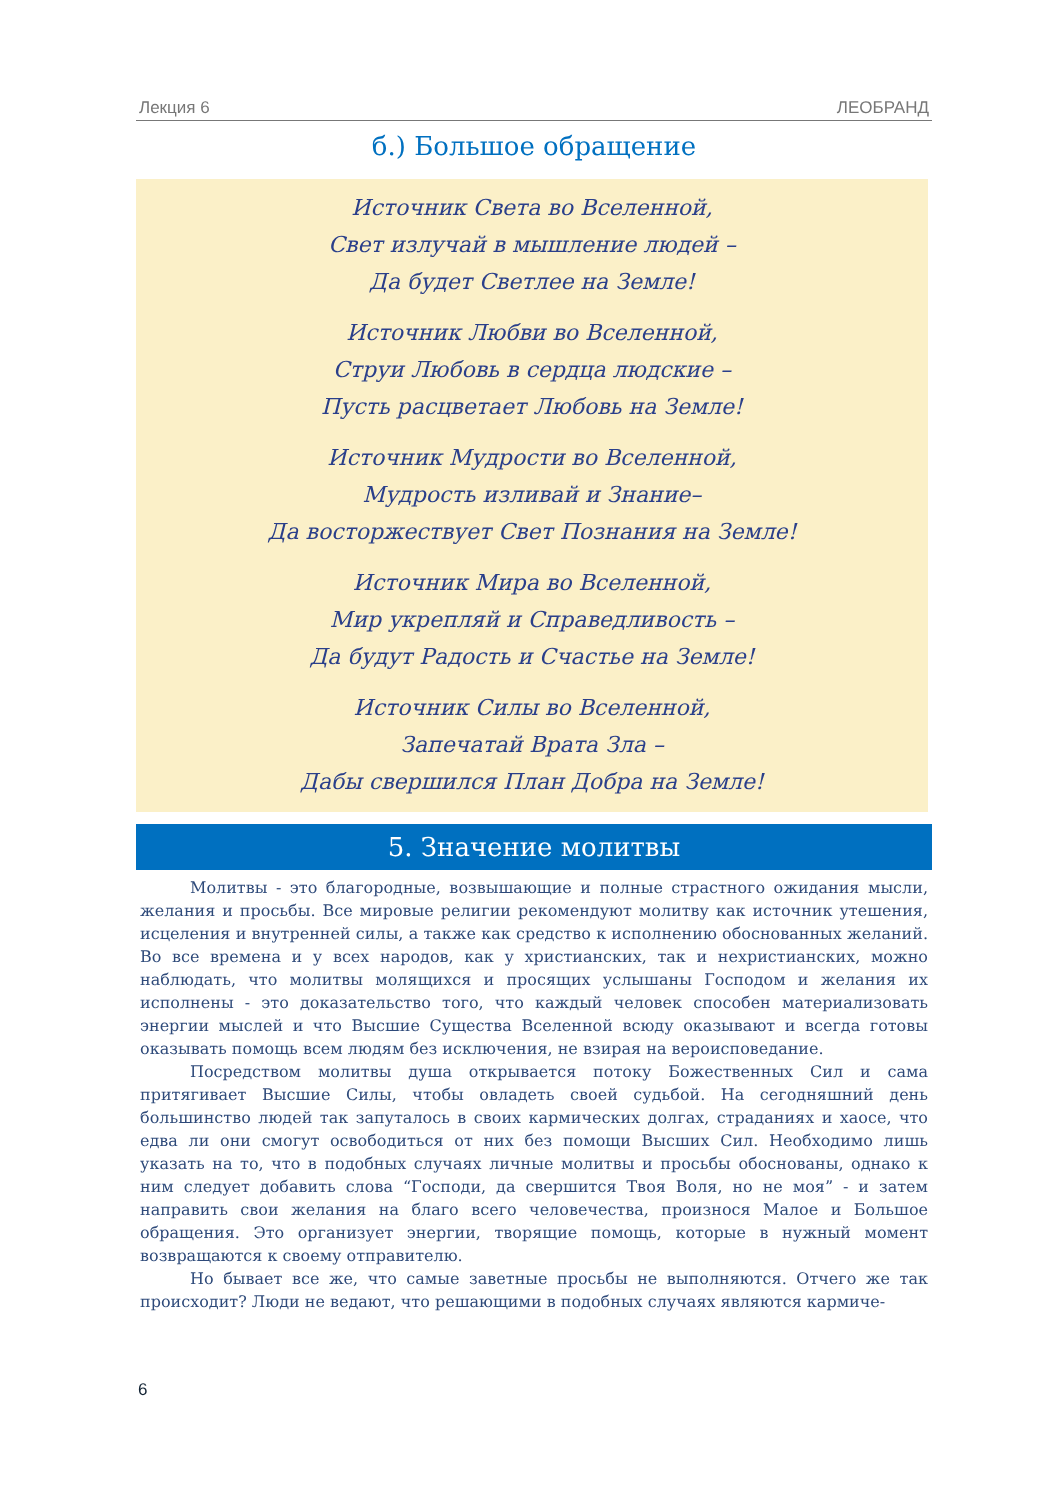Лекция 6 ЛЕОБРАНД
б.) Большое обращение
Источник Света во Вселенной,
Свет излучай в мышление людей –
Да будет Светлее на Земле!
Источник Любви во Вселенной,
Струи Любовь в сердца людские –
Пусть расцветает Любовь на Земле!
Источник Мудрости во Вселенной,
Мудрость изливай и Знание–
Да восторжествует Свет Познания на Земле!
Источник Мира во Вселенной,
Мир укрепляй и Справедливость –
Да будут Радость и Счастье на Земле!
Источник Силы во Вселенной,
Запечатай Врата Зла –
Дабы свершился План Добра на Земле!
5. Значение молитвы
Молитвы - это благородные, возвышающие и полные страстного ожидания мысли, желания и просьбы. Все мировые религии рекомендуют молитву как источник утешения, исцеления и внутренней силы, а также как средство к исполнению обоснованных желаний. Во все времена и у всех народов, как у христианских, так и нехристианских, можно наблюдать, что молитвы молящихся и просящих услышаны Господом и желания их исполнены - это доказательство того, что каждый человек способен материализовать энергии мыслей и что Высшие Существа Вселенной всюду оказывают и всегда готовы оказывать помощь всем людям без исключения, не взирая на вероисповедание.
Посредством молитвы душа открывается потоку Божественных Сил и сама притягивает Высшие Силы, чтобы овладеть своей судьбой. На сегодняшний день большинство людей так запуталось в своих кармических долгах, страданиях и хаосе, что едва ли они смогут освободиться от них без помощи Высших Сил. Необходимо лишь указать на то, что в подобных случаях личные молитвы и просьбы обоснованы, однако к ним следует добавить слова “Господи, да свершится Твоя Воля, но не моя” - и затем направить свои желания на благо всего человечества, произнося Малое и Большое обращения. Это организует энергии, творящие помощь, которые в нужный момент возвращаются к своему отправителю.
Но бывает все же, что самые заветные просьбы не выполняются. Отчего же так происходит? Люди не ведают, что решающими в подобных случаях являются карми­че-
6